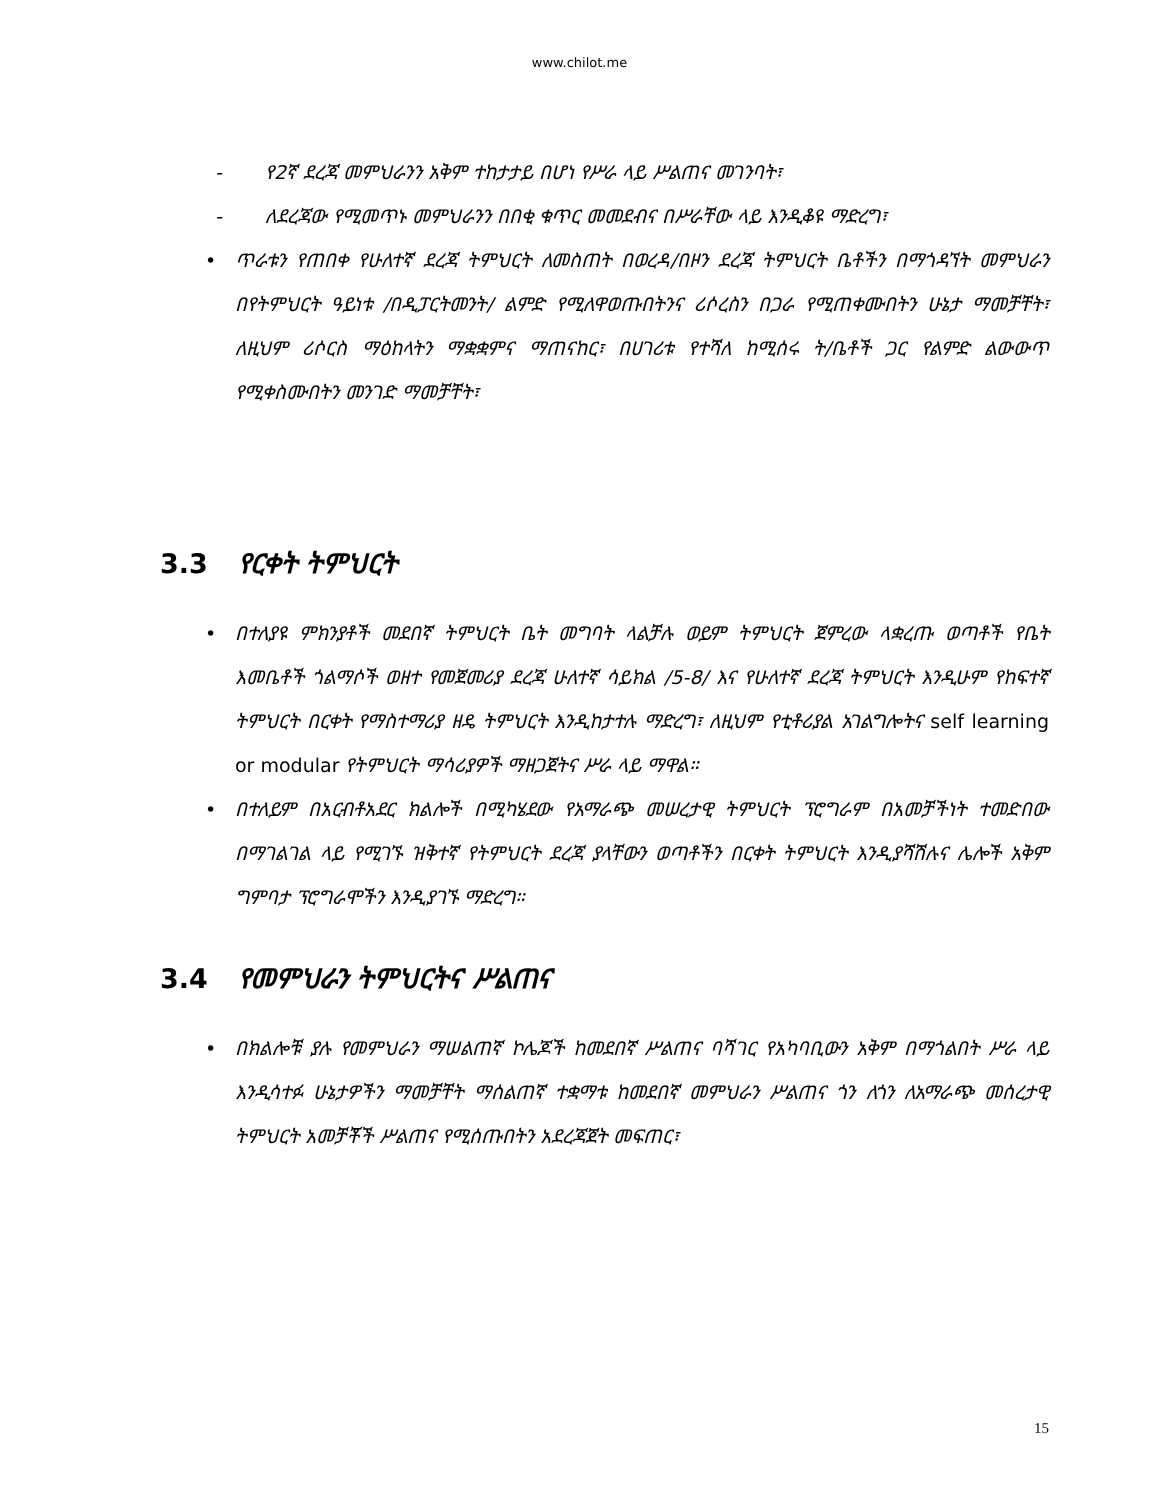www.chilot.me
- የ2ኛ ደረጃ መምህራንን አቅም ተከታታይ በሆነ የሥራ ላይ ሥልጠና መገንባት፣
- ለደረጃው የሚመጥኑ መምህራንን በበቂ ቁጥር መመደብና በሥራቸው ላይ እንዲቆዩ ማድረግ፣
• ጥራቱን የጠበቀ የሁለተኛ ደረጃ ትምህርት ለመስጠት በወረዳ/በዞን ደረጃ ትምህርት ቤቶችን በማጎዳኘት መምህራን በየትምህርት ዓይነቱ /በዲፓርትመንት/ ልምድ የሚለዋወጡበትንና ሪሶረስን በጋራ የሚጠቀሙበትን ሁኔታ ማመቻቸት፣ ለዚህም ሪሶርስ ማዕከላትን ማቋቋምና ማጠናከር፣ በሀገሪቱ የተሻለ ከሚሰሩ ት/ቤቶች ጋር የልምድ ልውውጥ የሚቀስሙበትን መንገድ ማመቻቸት፣
3.3 የርቀት ትምህርት
• በተለያዩ ምክንያቶች መደበኛ ትምህርት ቤት መግባት ላልቻሉ ወይም ትምህርት ጀምረው ላቋረጡ ወጣቶች የቤት እመቤቶች ጎልማሶች ወዘተ የመጀመሪያ ደረጃ ሁለተኛ ሳይክል /5-8/ እና የሁለተኛ ደረጃ ትምህርት እንዲሁም የከፍተኛ ትምህርት በርቀት የማስተማሪያ ዘዴ ትምህርት እንዲከታተሉ ማድረግ፣ ለዚህም የቲቶሪያል አገልግሎትና self learning or modular የትምህርት ማሳሪያዎች ማዘጋጀትና ሥራ ላይ ማዋል።
• በተለይም በአርብቶአደር ክልሎች በሚካሄደው የአማራጭ መሠረታዊ ትምህርት ፕሮግራም በአመቻችነት ተመድበው በማገልገል ላይ የሚገኙ ዝቅተኛ የትምህርት ደረጃ ያላቸውን ወጣቶችን በርቀት ትምህርት እንዲያሻሽሉና ሌሎች አቅም ግምባታ ፕሮግራሞችን እንዲያገኙ ማድረግ።
3.4 የመምህራን ትምህርትና ሥልጠና
• በክልሎቹ ያሉ የመምህራን ማሠልጠኛ ኮሌጆች ከመደበኛ ሥልጠና ባሻገር የአካባቢውን አቅም በማጎልበት ሥራ ላይ እንዲሳተፉ ሁኔታዎችን ማመቻቸት ማሰልጠኛ ተቋማቱ ከመደበኛ መምህራን ሥልጠና ጎን ለጎን ለአማራጭ መሰረታዊ ትምህርት አመቻቾች ሥልጠና የሚሰጡበትን አደረጃጀት መፍጠር፣
15